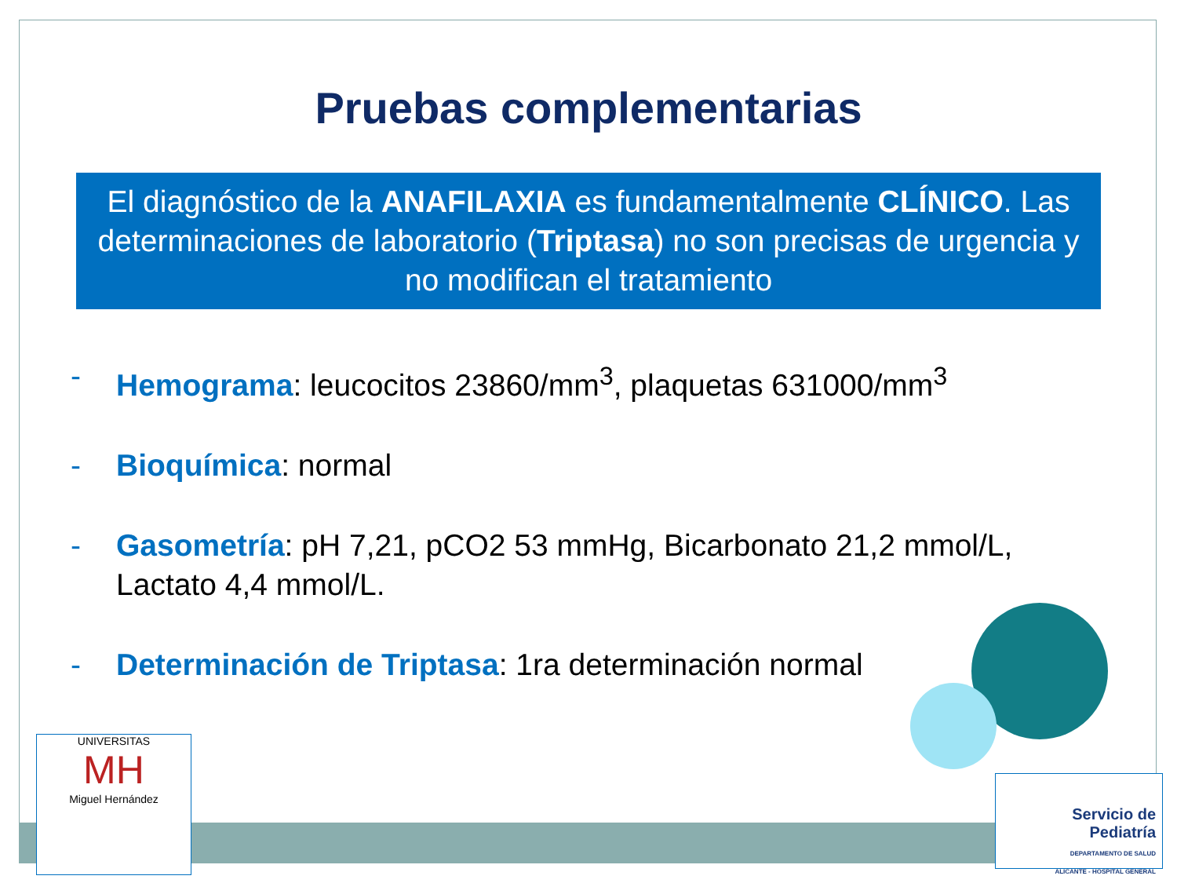Pruebas complementarias
El diagnóstico de la ANAFILAXIA es fundamentalmente CLÍNICO. Las determinaciones de laboratorio (Triptasa) no son precisas de urgencia y no modifican el tratamiento
- Hemograma: leucocitos 23860/mm<sup>3</sup>, plaquetas 631000/mm<sup>3</sup>
- Bioquímica: normal
- Gasometría: pH 7,21, pCO2 53 mmHg, Bicarbonato 21,2 mmol/L, Lactato 4,4 mmol/L.
- Determinación de Triptasa: 1ra determinación normal
UNIVERSITAS
MH
Miguel Hernández
Servicio de
Pediatría
DEPARTAMENTO DE SALUD
ALICANTE - HOSPITAL GENERAL